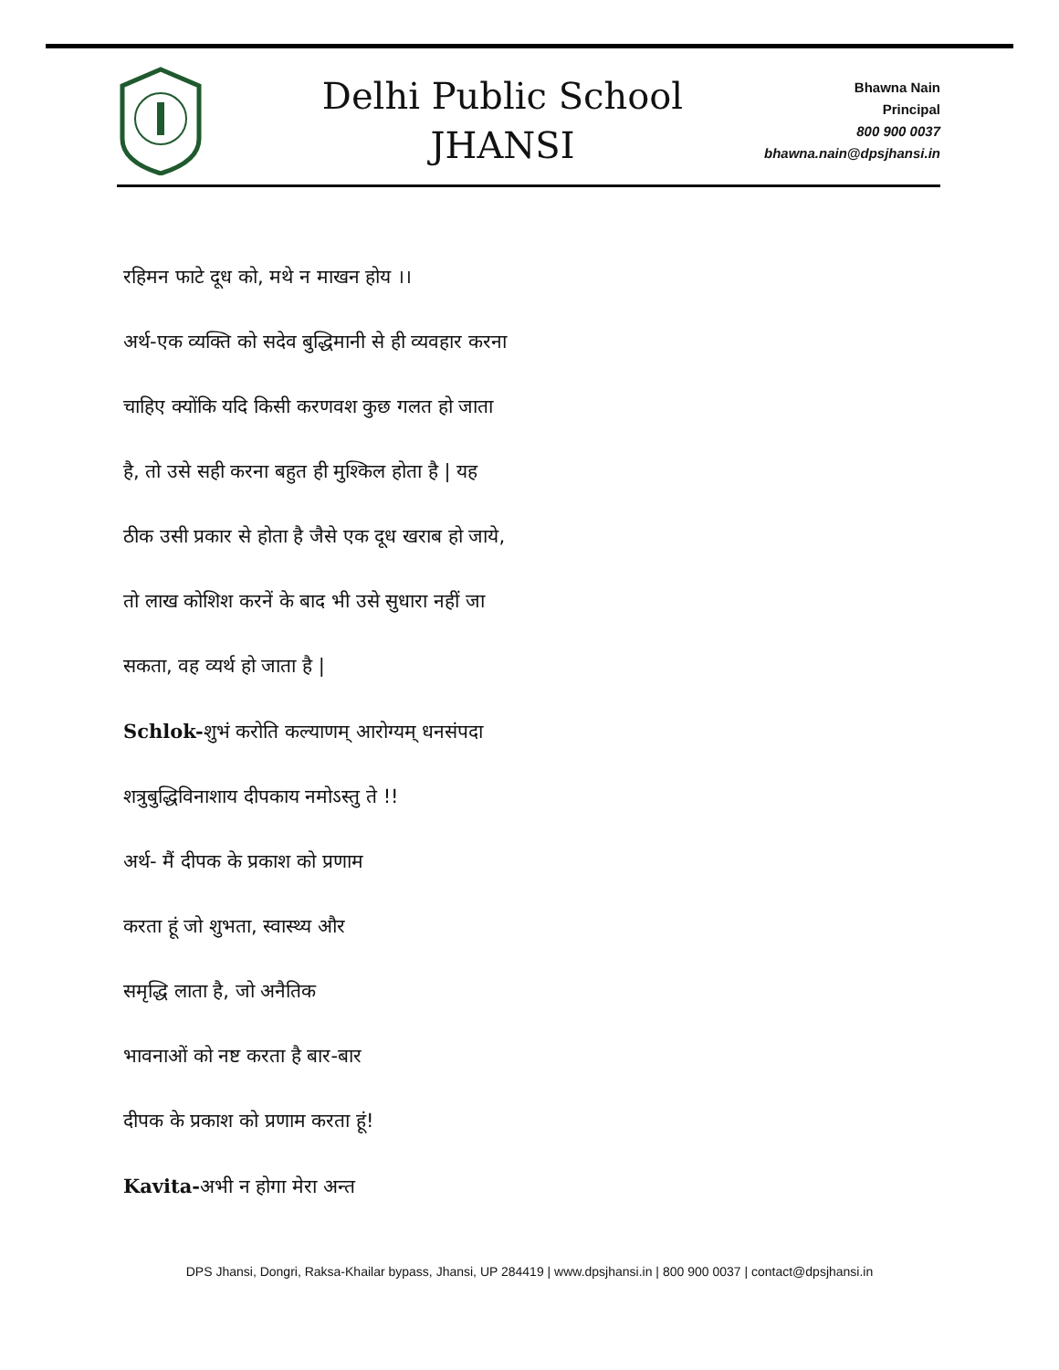Delhi Public School
JHANSI
Bhawna Nain
Principal
800 900 0037
bhawna.nain@dpsjhansi.in
रहिमन फाटे दूध को, मथे न माखन होय ।।
अर्थ-एक व्यक्ति को सदेव बुद्धिमानी से ही व्यवहार करना
चाहिए क्योंकि यदि किसी करणवश कुछ गलत हो जाता
है, तो उसे सही करना बहुत ही मुश्किल होता है | यह
ठीक उसी प्रकार से होता है जैसे एक दूध खराब हो जाये,
तो लाख कोशिश करनें के बाद भी उसे सुधारा नहीं जा
सकता, वह व्यर्थ हो जाता है |
Schlok-शुभं करोति कल्याणम् आरोग्यम् धनसंपदा
शत्रुबुद्धिविनाशाय दीपकाय नमोऽस्तु ते !!
अर्थ- मैं दीपक के प्रकाश को प्रणाम
करता हूं जो शुभता, स्वास्थ्य और
समृद्धि लाता है, जो अनैतिक
भावनाओं को नष्ट करता है बार-बार
दीपक के प्रकाश को प्रणाम करता हूं!
Kavita-अभी न होगा मेरा अन्त
DPS Jhansi, Dongri, Raksa-Khailar bypass, Jhansi, UP 284419 | www.dpsjhansi.in | 800 900 0037 | contact@dpsjhansi.in